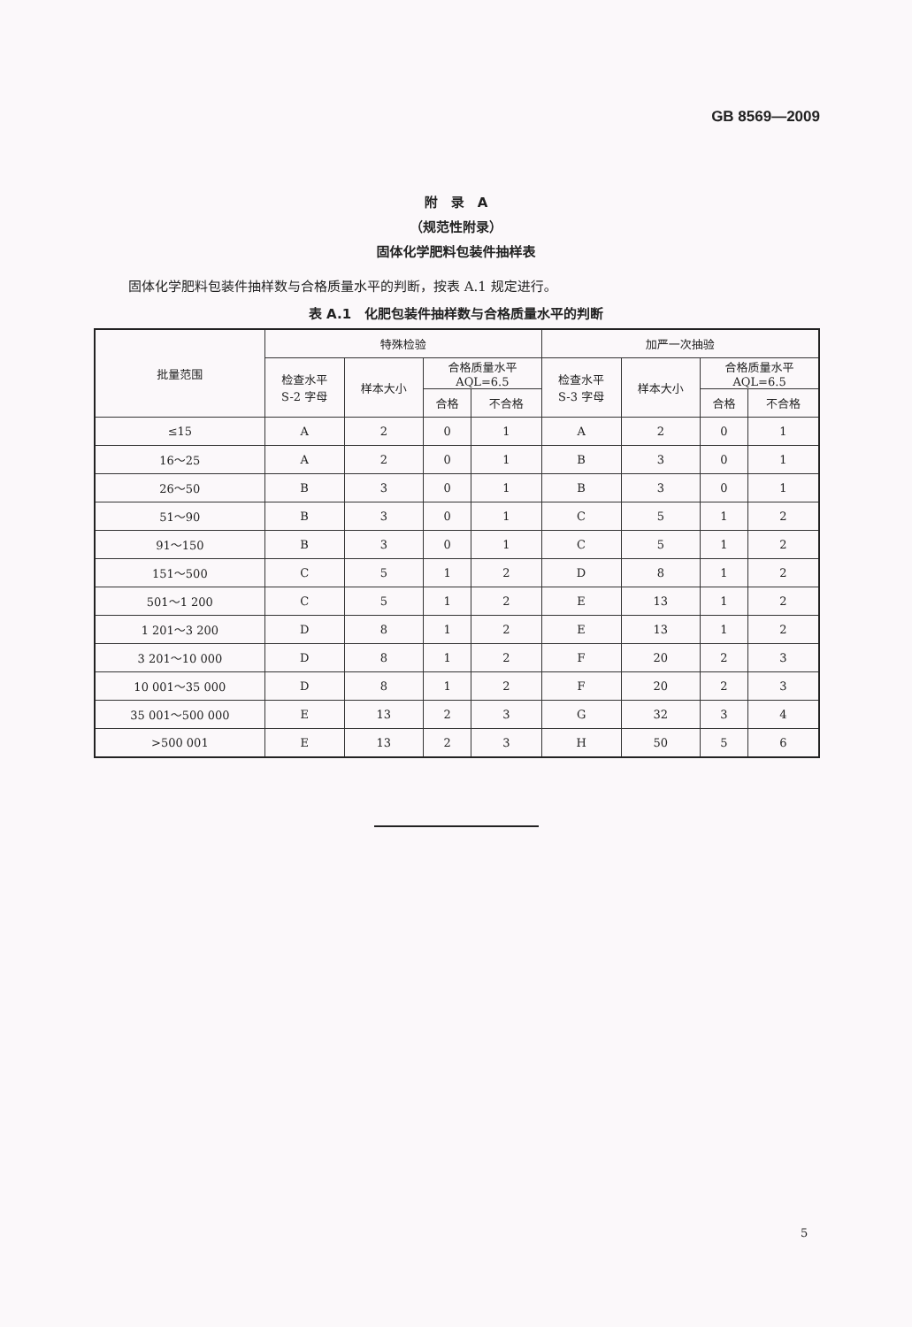GB 8569—2009
附　录　A
（规范性附录）
固体化学肥料包装件抽样表
固体化学肥料包装件抽样数与合格质量水平的判断，按表 A.1 规定进行。
表 A.1　化肥包装件抽样数与合格质量水平的判断
| 批量范围 | 特殊检验 | | | | 加严一次抽验 | | | |
| --- | --- | --- | --- | --- | --- | --- | --- | --- |
| | 检查水平 S-2 字母 | 样本大小 | 合格质量水平 AQL=6.5 | | 检查水平 S-3 字母 | 样本大小 | 合格质量水平 AQL=6.5 | |
| | | | 合格 | 不合格 | | | 合格 | 不合格 |
| ≤15 | A | 2 | 0 | 1 | A | 2 | 0 | 1 |
| 16～25 | A | 2 | 0 | 1 | B | 3 | 0 | 1 |
| 26～50 | B | 3 | 0 | 1 | B | 3 | 0 | 1 |
| 51～90 | B | 3 | 0 | 1 | C | 5 | 1 | 2 |
| 91～150 | B | 3 | 0 | 1 | C | 5 | 1 | 2 |
| 151～500 | C | 5 | 1 | 2 | D | 8 | 1 | 2 |
| 501～1 200 | C | 5 | 1 | 2 | E | 13 | 1 | 2 |
| 1 201～3 200 | D | 8 | 1 | 2 | E | 13 | 1 | 2 |
| 3 201～10 000 | D | 8 | 1 | 2 | F | 20 | 2 | 3 |
| 10 001～35 000 | D | 8 | 1 | 2 | F | 20 | 2 | 3 |
| 35 001～500 000 | E | 13 | 2 | 3 | G | 32 | 3 | 4 |
| >500 001 | E | 13 | 2 | 3 | H | 50 | 5 | 6 |
5